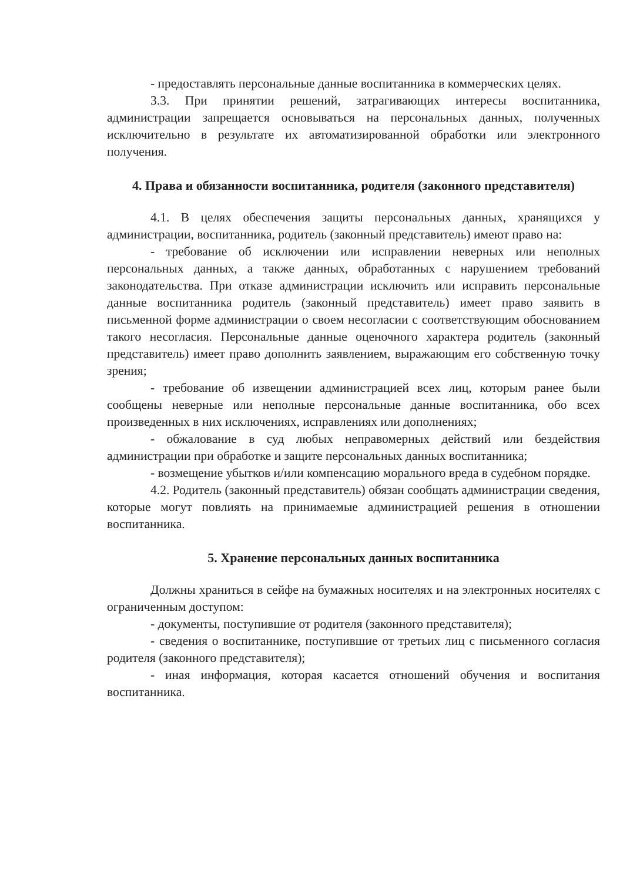- предоставлять персональные данные воспитанника в коммерческих целях.
3.3. При принятии решений, затрагивающих интересы воспитанника, администрации запрещается основываться на персональных данных, полученных исключительно в результате их автоматизированной обработки или электронного получения.
4. Права и обязанности воспитанника, родителя (законного представителя)
4.1. В целях обеспечения защиты персональных данных, хранящихся у администрации, воспитанника, родитель (законный представитель) имеют право на:
- требование об исключении или исправлении неверных или неполных персональных данных, а также данных, обработанных с нарушением требований законодательства. При отказе администрации исключить или исправить персональные данные воспитанника родитель (законный представитель) имеет право заявить в письменной форме администрации о своем несогласии с соответствующим обоснованием такого несогласия. Персональные данные оценочного характера родитель (законный представитель) имеет право дополнить заявлением, выражающим его собственную точку зрения;
- требование об извещении администрацией всех лиц, которым ранее были сообщены неверные или неполные персональные данные воспитанника, обо всех произведенных в них исключениях, исправлениях или дополнениях;
- обжалование в суд любых неправомерных действий или бездействия администрации при обработке и защите персональных данных воспитанника;
- возмещение убытков и/или компенсацию морального вреда в судебном порядке.
4.2. Родитель (законный представитель) обязан сообщать администрации сведения, которые могут повлиять на принимаемые администрацией решения в отношении воспитанника.
5. Хранение персональных данных воспитанника
Должны храниться в сейфе на бумажных носителях и на электронных носителях с ограниченным доступом:
- документы, поступившие от родителя (законного представителя);
- сведения о воспитаннике, поступившие от третьих лиц с письменного согласия родителя (законного представителя);
- иная информация, которая касается отношений обучения и воспитания воспитанника.